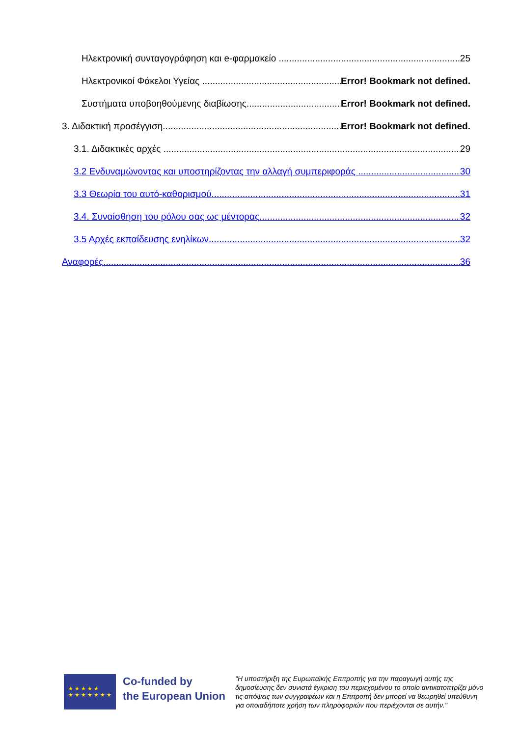Ηλεκτρονική συνταγογράφηση και e-φαρμακείο 25
Ηλεκτρονικοί Φάκελοι Υγείας Error! Bookmark not defined.
Συστήματα υποβοηθούμενης διαβίωσης Error! Bookmark not defined.
3. Διδακτική προσέγγιση Error! Bookmark not defined.
3.1. Διδακτικές αρχές 29
3.2 Ενδυναμώνοντας και υποστηρίζοντας την αλλαγή συμπεριφοράς 30
3.3 Θεωρία του αυτό-καθορισμού 31
3.4. Συναίσθηση του ρόλου σας ως μέντορας 32
3.5 Αρχές εκπαίδευσης ενηλίκων 32
Αναφορές 36
★ ★ ★ ★ ★
★ ★ ★ ★ ★ ★ ★
Co-funded by
the European Union
"Η υποστήριξη της Ευρωπαϊκής Επιτροπής για την παραγωγή αυτής της δημοσίευσης δεν συνιστά έγκριση του περιεχομένου το οποίο αντικατοπτρίζει μόνο τις απόψεις των συγγραφέων και η Επιτροπή δεν μπορεί να θεωρηθεί υπεύθυνη για οποιαδήποτε χρήση των πληροφοριών που περιέχονται σε αυτήν."